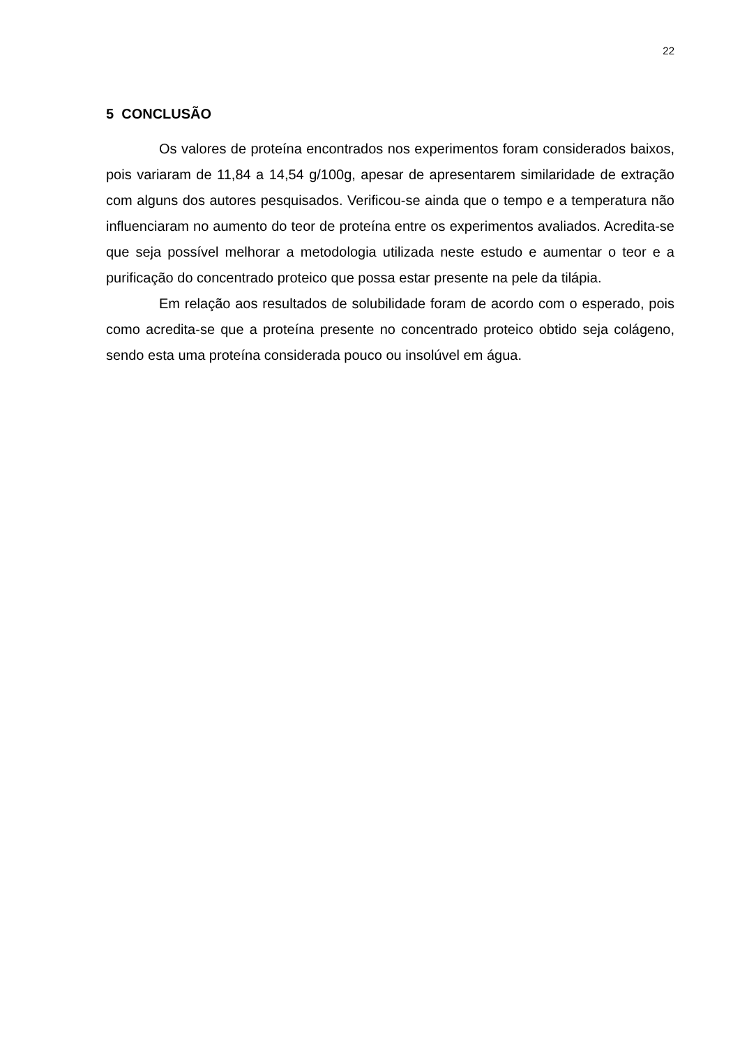22
5 CONCLUSÃO
Os valores de proteína encontrados nos experimentos foram considerados baixos, pois variaram de 11,84 a 14,54 g/100g, apesar de apresentarem similaridade de extração com alguns dos autores pesquisados. Verificou-se ainda que o tempo e a temperatura não influenciaram no aumento do teor de proteína entre os experimentos avaliados. Acredita-se que seja possível melhorar a metodologia utilizada neste estudo e aumentar o teor e a purificação do concentrado proteico que possa estar presente na pele da tilápia.
Em relação aos resultados de solubilidade foram de acordo com o esperado, pois como acredita-se que a proteína presente no concentrado proteico obtido seja colágeno, sendo esta uma proteína considerada pouco ou insolúvel em água.